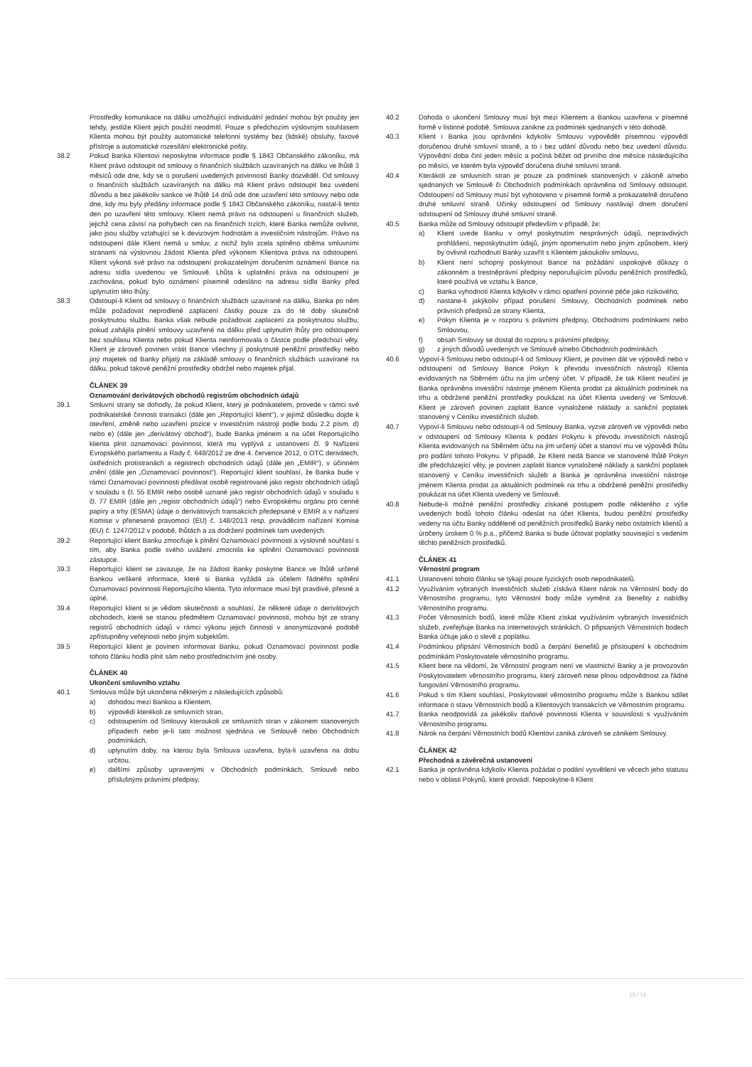Prostředky komunikace na dálku umožňující individuální jednání mohou být použity jen tehdy, jestliže Klient jejich použití neodmítl. Pouze s předchozím výslovným souhlasem Klienta mohou být použity automatické telefonní systémy bez (lidské) obsluhy, faxové přístroje a automatické rozesílání elektronické pošty.
38.2 Pokud Banka Klientovi neposkytne informace podle § 1843 Občanského zákoníku, má Klient právo odstoupit od smlouvy o finančních službách uzavíraných na dálku ve lhůtě 3 měsíců ode dne, kdy se o porušení uvedených povinností Banky dozvěděl. Od smlouvy o finančních službách uzavíraných na dálku má Klient právo odstoupit bez uvedení důvodu a bez jakékoliv sankce ve lhůtě 14 dnů ode dne uzavření této smlouvy nebo ode dne, kdy mu byly předány informace podle § 1843 Občanského zákoníku, nastal-li tento den po uzavření této smlouvy. Klient nemá právo na odstoupení u finančních služeb, jejichž cena závisí na pohybech cen na finančních trzích, které Banka nemůže ovlivnit, jako jsou služby vztahující se k devizovým hodnotám a investičním nástrojům. Právo na odstoupení dále Klient nemá u smluv, z nichž bylo zcela splněno oběma smluvními stranami na výslovnou žádost Klienta před výkonem Klientova práva na odstoupení. Klient vykoná své právo na odstoupení prokazatelným doručením oznámení Bance na adresu sídla uvedenou ve Smlouvě. Lhůta k uplatnění práva na odstoupení je zachována, pokud bylo oznámení písemně odesláno na adresu sídla Banky před uplynutím této lhůty.
38.3 Odstoupí-li Klient od smlouvy o finančních službách uzavírané na dálku, Banka po něm může požadovat neprodlené zaplacení částky pouze za do té doby skutečně poskytnutou službu. Banka však nebude požadovat zaplacení za poskytnutou službu, pokud zahájila plnění smlouvy uzavřené na dálku před uplynutím lhůty pro odstoupení bez souhlasu Klienta nebo pokud Klienta neinformovala o částce podle předchozí věty. Klient je zároveň povinen vrátit Bance všechny jí poskytnuté peněžní prostředky nebo jiný majetek od Banky přijatý na základě smlouvy o finančních službách uzavírané na dálku, pokud takové peněžní prostředky obdržel nebo majetek přijal.
ČLÁNEK 39
Oznamování derivátových obchodů registrům obchodních údajů
39.1 Smluvní strany se dohodly, že pokud Klient, který je podnikatelem, provede v rámci své podnikatelské činnosti transakci (dále jen „Reportující klient“), v jejímž důsledku dojde k otevření, změně nebo uzavření pozice v investičním nástroji podle bodu 2.2 písm. d) nebo e) (dále jen „derivátový obchod“), bude Banka jménem a na účet Reportujícího klienta plnit oznamovací povinnost, která mu vyplývá z ustanovení čl. 9 Nařízení Evropského parlamentu a Rady č. 648/2012 ze dne 4. července 2012, o OTC derivátech, ústředních protistranách a registrech obchodních údajů (dále jen „EMIR“), v účinném znění (dále jen „Oznamovací povinnost“). Reportující klient souhlasí, že Banka bude v rámci Oznamovací povinnosti předávat osobě registrované jako registr obchodních údajů v souladu s čl. 55 EMIR nebo osobě uznané jako registr obchodních údajů v souladu s čl. 77 EMIR (dále jen „registr obchodních údajů“) nebo Evropskému orgánu pro cenné papíry a trhy (ESMA) údaje o derivátových transakcích předepsané v EMIR a v nařízení Komise v přenesené pravomoci (EU) č. 148/2013 resp. prováděcím nařízení Komise (EU) č. 1247/2012 v podobě, lhůtách a za dodržení podmínek tam uvedených.
39.2 Reportující klient Banku zmocňuje k plnění Oznamovací povinnosti a výslovně souhlasí s tím, aby Banka podle svého uvážení zmocnila ke splnění Oznamovací povinnosti zástupce.
39.3 Reportující klient se zavazuje, že na žádost Banky poskytne Bance ve lhůtě určené Bankou veškeré informace, které si Banka vyžádá za účelem řádného splnění Oznamovací povinnosti Reportujícího klienta. Tyto informace musí být pravdivé, přesné a úplné.
39.4 Reportující klient si je vědom skutečnosti a souhlasí, že některé údaje o derivátových obchodech, které se stanou předmětem Oznamovací povinnosti, mohou být ze strany registrů obchodních údajů v rámci výkonu jejich činnosti v anonymizované podobě zpřístupněny veřejnosti nebo jiným subjektům.
39.5 Reportující klient je povinen informovat Banku, pokud Oznamovací povinnost podle tohoto článku hodlá plnit sám nebo prostřednictvím jiné osoby.
ČLÁNEK 40
Ukončení smluvního vztahu
40.1 Smlouva může být ukončena některým z následujících způsobů:
a) dohodou mezi Bankou a Klientem,
b) výpovědí kterékoli ze smluvních stran,
c) odstoupením od Smlouvy kteroukoli ze smluvních stran v zákonem stanovených případech nebo je-li tato možnost sjednána ve Smlouvě nebo Obchodních podmínkách,
d) uplynutím doby, na kterou byla Smlouva uzavřena, byla-li uzavřena na dobu určitou,
e) dalšími způsoby upravenými v Obchodních podmínkách, Smlouvě nebo příslušnými právními předpisy.
40.2 Dohoda o ukončení Smlouvy musí být mezi Klientem a Bankou uzavřena v písemné formě v listinné podobě. Smlouva zanikne za podmínek sjednaných v této dohodě.
40.3 Klient i Banka jsou oprávněni kdykoliv Smlouvu vypovědět písemnou výpovědí doručenou druhé smluvní straně, a to i bez udání důvodu nebo bez uvedení důvodu. Výpovědní doba činí jeden měsíc a počíná běžet od prvního dne měsíce následujícího po měsíci, ve kterém byla výpověď doručena druhé smluvní straně.
40.4 Kterákoli ze smluvních stran je pouze za podmínek stanovených v zákoně a/nebo sjednaných ve Smlouvě či Obchodních podmínkách oprávněna od Smlouvy odstoupit. Odstoupení od Smlouvy musí být vyhotoveno v písemné formě a prokazatelně doručeno druhé smluvní straně. Účinky odstoupení od Smlouvy nastávají dnem doručení odstoupení od Smlouvy druhé smluvní straně.
40.5 Banka může od Smlouvy odstoupit především v případě, že:
a) Klient uvede Banku v omyl poskytnutím nesprávných údajů, nepravdivých prohlášení, neposkytnutím údajů, jiným opomenutím nebo jiným způsobem, který by ovlivnil rozhodnutí Banky uzavřít s Klientem jakoukoliv smlouvu,
b) Klient není schopný poskytnout Bance na požádání uspokojivé důkazy o zákonném a trestněprávní předpisy neporušujícím původu peněžních prostředků, které používá ve vztahu k Bance,
c) Banka vyhodnotí Klienta kdykoliv v rámci opatření povinné péče jako rizikového,
d) nastane-li jakýkoliv případ porušení Smlouvy, Obchodních podmínek nebo právních předpisů ze strany Klienta,
e) Pokyn Klienta je v rozporu s právními předpisy, Obchodními podmínkami nebo Smlouvou,
f) obsah Smlouvy se dostal do rozporu s právními předpisy,
g) z jiných důvodů uvedených ve Smlouvě a/nebo Obchodních podmínkách.
40.6 Vypoví-li Smlouvu nebo odstoupí-li od Smlouvy Klient, je povinen dát ve výpovědi nebo v odstoupení od Smlouvy Bance Pokyn k převodu investičních nástrojů Klienta evidovaných na Sběrném účtu na jím určený účet. V případě, že tak Klient neučiní je Banka oprávněna investiční nástroje jménem Klienta prodat za aktuálních podmínek na trhu a obdržené peněžní prostředky poukázat na účet Klienta uvedený ve Smlouvě. Klient je zároveň povinen zaplatit Bance vynaložené náklady a sankční poplatek stanovený v Ceníku investičních služeb.
40.7 Vypoví-li Smlouvu nebo odstoupí-li od Smlouvy Banka, vyzve zároveň ve výpovědi nebo v odstoupení od Smlouvy Klienta k podání Pokynu k převodu investičních nástrojů Klienta evidovaných na Sběrném účtu na jím určený účet a stanoví mu ve výpovědi lhůtu pro podání tohoto Pokynu. V případě, že Klient nedá Bance ve stanovené lhůtě Pokyn dle předcházející věty, je povinen zaplatit Bance vynaložené náklady a sankční poplatek stanovený v Ceníku investičních služeb a Banka je oprávněna investiční nástroje jménem Klienta prodat za aktuálních podmínek na trhu a obdržené peněžní prostředky poukázat na účet Klienta uvedený ve Smlouvě.
40.8 Nebude-li možné peněžní prostředky získané postupem podle některého z výše uvedených bodů tohoto článku odeslat na účet Klienta, budou peněžní prostředky vedeny na účtu Banky odděleně od peněžních prostředků Banky nebo ostatních klientů a úročeny úrokem 0 % p.a., přičemž Banka si bude účtovat poplatky související s vedením těchto peněžních prostředků.
ČLÁNEK 41
Věrnostní program
41.1 Ustanovení tohoto článku se týkají pouze fyzických osob nepodnikatelů.
41.2 Využíváním vybraných Investičních služeb získává Klient nárok na Věrnostní body do Věrnostního programu, tyto Věrnostní body může vyměnit za Benefity z nabídky Věrnostního programu.
41.3 Počet Věrnostních bodů, které může Klient získat využíváním vybraných Investičních služeb, zveřejňuje Banka na Internetových stránkách. O připsaných Věrnostních bodech Banka účtuje jako o slevě z poplatku.
41.4 Podmínkou připsání Věrnostních bodů a čerpání Benefitů je přistoupení k obchodním podmínkám Poskytovatele věrnostního programu.
41.5 Klient bere na vědomí, že Věrnostní program není ve vlastnictví Banky a je provozován Poskytovatelem věrnostního programu, který zároveň nese plnou odpovědnost za řádné fungování Věrnostního programu.
41.6 Pokud s tím Klient souhlasí, Poskytovatel věrnostního programu může s Bankou sdílet informace o stavu Věrnostních bodů a Klientových transakcích ve Věrnostním programu.
41.7 Banka neodpovídá za jakékoliv daňové povinnosti Klienta v souvislosti s využíváním Věrnostního programu.
41.8 Nárok na čerpání Věrnostních bodů Klientovi zaniká zároveň se zánikem Smlouvy.
ČLÁNEK 42
Přechodná a závěrečná ustanovení
42.1 Banka je oprávněna kdykoliv Klienta požádat o podání vysvětlení ve věcech jeho statusu nebo v oblasti Pokynů, které provádí. Neposkytne-li Klient
15 / 16